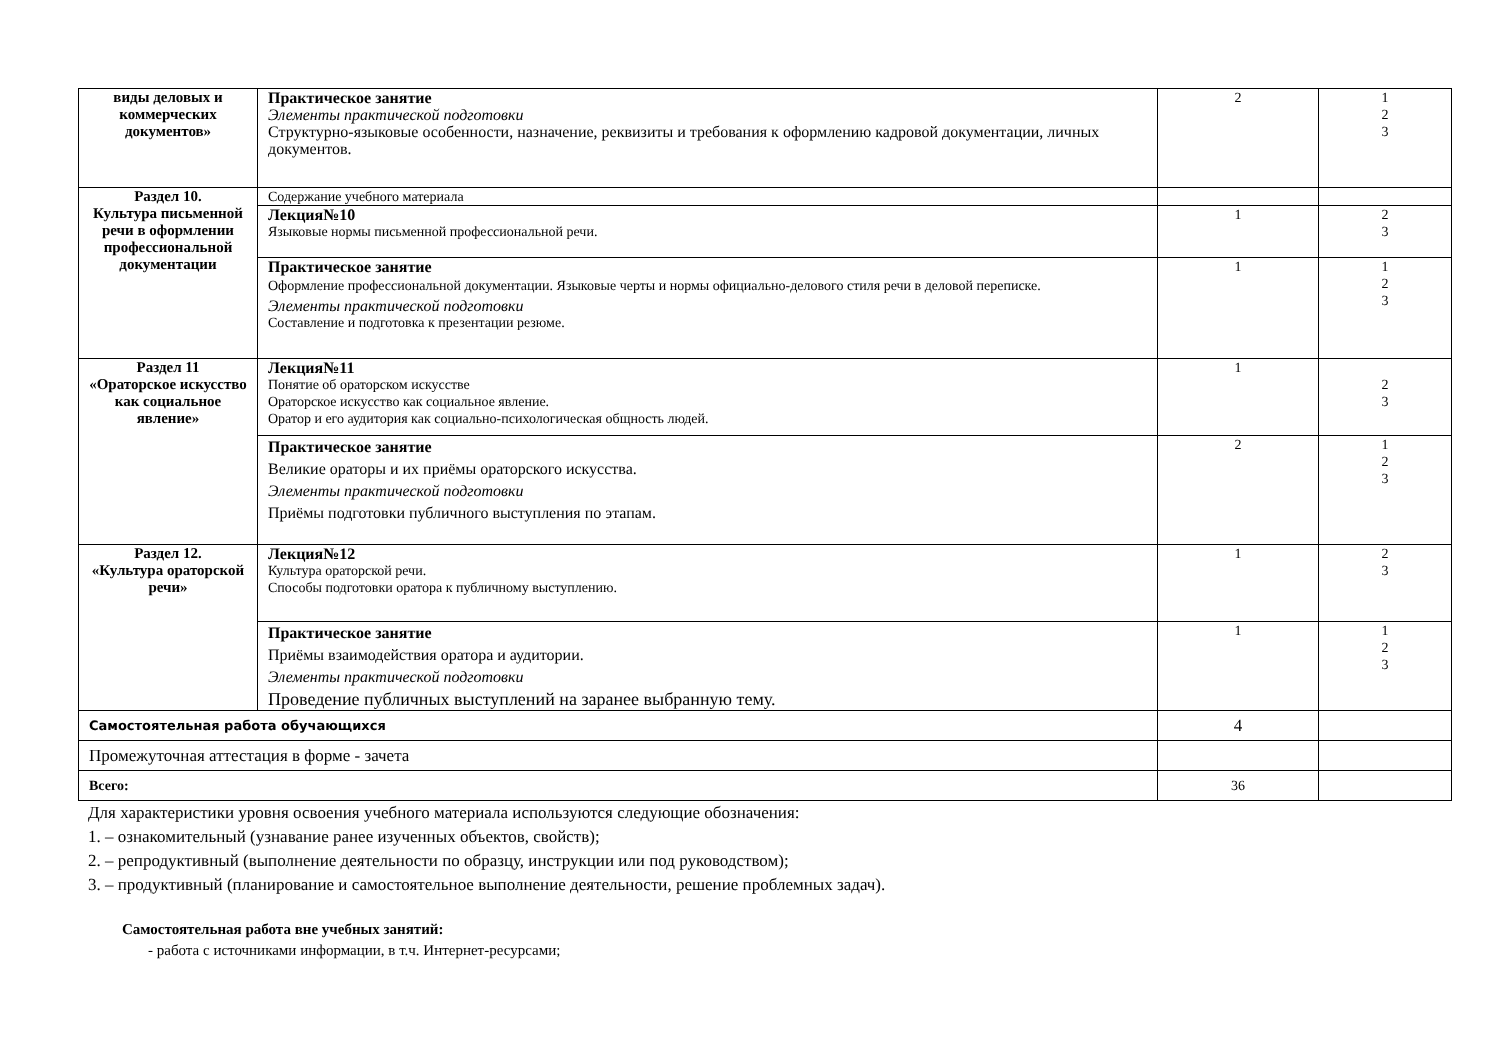| виды деловых и коммерческих документов» | Практическое занятие Элементы практической подготовки Структурно-языковые особенности, назначение, реквизиты и требования к оформлению кадровой документации, личных документов. | 2 | 1 2 3 |
| Раздел 10. Культура письменной речи в оформлении профессиональной документации | Содержание учебного материала | | |
| | Лекция№10 Языковые нормы письменной профессиональной речи. | 1 | 2 3 |
| | Практическое занятие Оформление профессиональной документации. Языковые черты и нормы официально-делового стиля речи в деловой переписке. Элементы практической подготовки Составление и подготовка к презентации резюме. | 1 | 1 2 3 |
| Раздел 11 «Ораторское искусство как социальное явление» | Лекция№11 Понятие об ораторском искусстве Ораторское искусство как социальное явление. Оратор и его аудитория как социально-психологическая общность людей. | 1 | 2 3 |
| | Практическое занятие Великие ораторы и их приёмы ораторского искусства. Элементы практической подготовки Приёмы подготовки публичного выступления по этапам. | 2 | 1 2 3 |
| Раздел 12. «Культура ораторской речи» | Лекция№12 Культура ораторской речи. Способы подготовки оратора к публичному выступлению. | 1 | 2 3 |
| | Практическое занятие Приёмы взаимодействия оратора и аудитории. Элементы практической подготовки Проведение публичных выступлений на заранее выбранную тему. | 1 | 1 2 3 |
| Самостоятельная работа обучающихся | | 4 | |
| Промежуточная аттестация в форме - зачета | | | |
| Всего: | | 36 | |
Для характеристики уровня освоения учебного материала используются следующие обозначения:
1. – ознакомительный (узнавание ранее изученных объектов, свойств);
2. – репродуктивный (выполнение деятельности по образцу, инструкции или под руководством);
3. – продуктивный (планирование и самостоятельное выполнение деятельности, решение проблемных задач).
Самостоятельная работа вне учебных занятий:
- работа с источниками информации, в т.ч. Интернет-ресурсами;